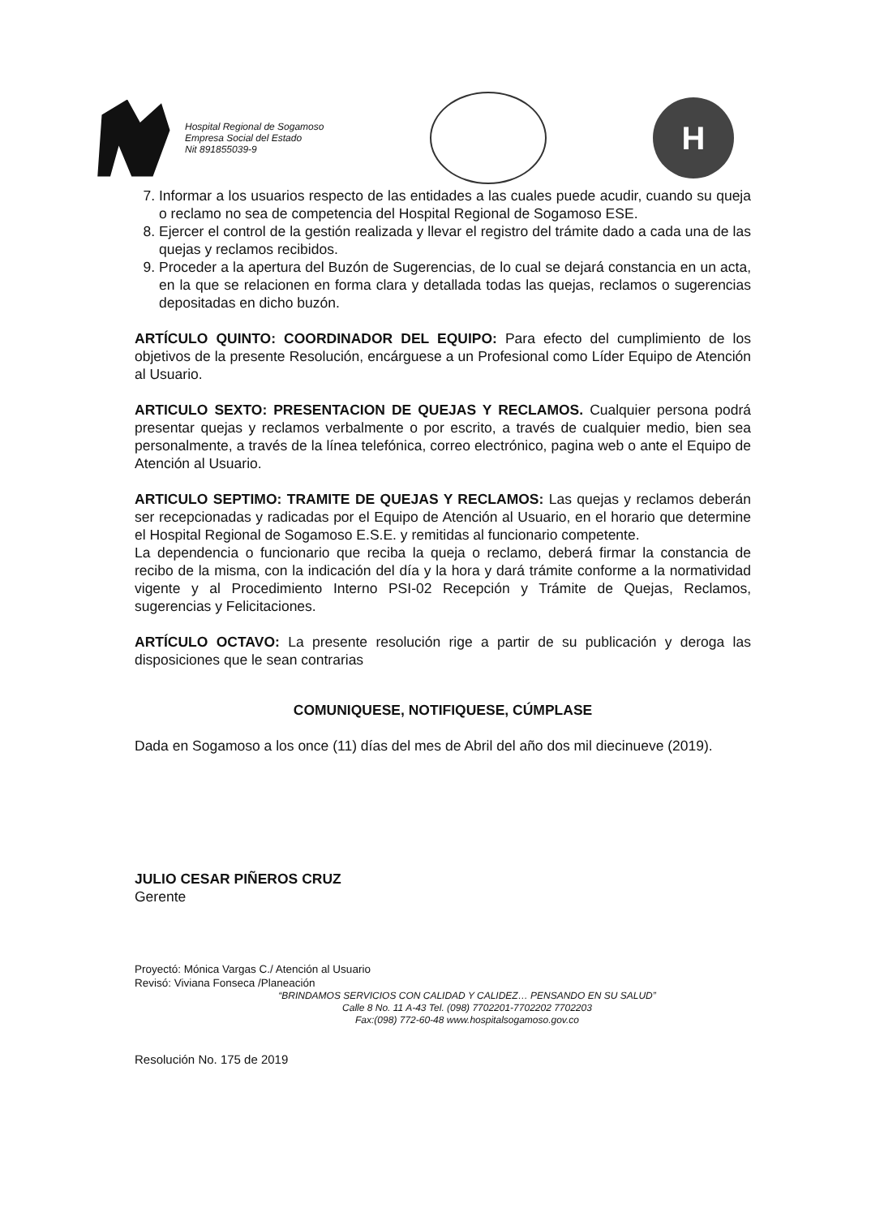Hospital Regional de Sogamoso
Empresa Social del Estado
Nit 891855039-9
H
7. Informar a los usuarios respecto de las entidades a las cuales puede acudir, cuando su queja o reclamo no sea de competencia del Hospital Regional de Sogamoso ESE.
8. Ejercer el control de la gestión realizada y llevar el registro del trámite dado a cada una de las quejas y reclamos recibidos.
9. Proceder a la apertura del Buzón de Sugerencias, de lo cual se dejará constancia en un acta, en la que se relacionen en forma clara y detallada todas las quejas, reclamos o sugerencias depositadas en dicho buzón.
ARTÍCULO QUINTO: COORDINADOR DEL EQUIPO: Para efecto del cumplimiento de los objetivos de la presente Resolución, encárguese a un Profesional como Líder Equipo de Atención al Usuario.
ARTICULO SEXTO: PRESENTACION DE QUEJAS Y RECLAMOS. Cualquier persona podrá presentar quejas y reclamos verbalmente o por escrito, a través de cualquier medio, bien sea personalmente, a través de la línea telefónica, correo electrónico, pagina web o ante el Equipo de Atención al Usuario.
ARTICULO SEPTIMO: TRAMITE DE QUEJAS Y RECLAMOS: Las quejas y reclamos deberán ser recepcionadas y radicadas por el Equipo de Atención al Usuario, en el horario que determine el Hospital Regional de Sogamoso E.S.E. y remitidas al funcionario competente.
La dependencia o funcionario que reciba la queja o reclamo, deberá firmar la constancia de recibo de la misma, con la indicación del día y la hora y dará trámite conforme a la normatividad vigente y al Procedimiento Interno PSI-02 Recepción y Trámite de Quejas, Reclamos, sugerencias y Felicitaciones.
ARTÍCULO OCTAVO: La presente resolución rige a partir de su publicación y deroga las disposiciones que le sean contrarias
COMUNIQUESE, NOTIFIQUESE, CÚMPLASE
Dada en Sogamoso a los once (11) días del mes de Abril del año dos mil diecinueve (2019).
JULIO CESAR PIÑEROS CRUZ
Gerente
Proyectó: Mónica Vargas C./ Atención al Usuario
Revisó: Viviana Fonseca /Planeación
“BRINDAMOS SERVICIOS CON CALIDAD Y CALIDEZ… PENSANDO EN SU SALUD”
Calle 8 No. 11 A-43 Tel. (098) 7702201-7702202 7702203
Fax:(098) 772-60-48 www.hospitalsogamoso.gov.co
Resolución No. 175 de 2019